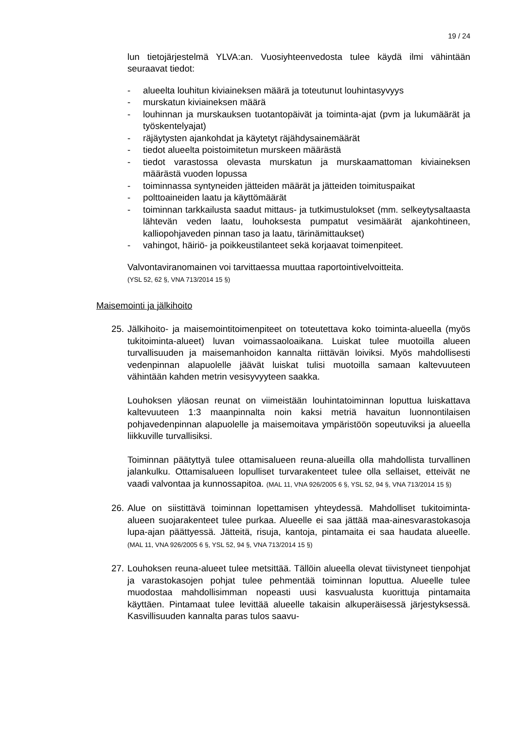19 / 24
lun tietojärjestelmä YLVA:an. Vuosiyhteenvedosta tulee käydä ilmi vähintään seuraavat tiedot:
- alueelta louhitun kiviaineksen määrä ja toteutunut louhintasyvyys
- murskatun kiviaineksen määrä
- louhinnan ja murskauksen tuotantopäivät ja toiminta-ajat (pvm ja lukumäärät ja työskentelyajat)
- räjäytysten ajankohdat ja käytetyt räjähdysainemäärät
- tiedot alueelta poistoimitetun murskeen määrästä
- tiedot varastossa olevasta murskatun ja murskaamattoman kiviaineksen määrästä vuoden lopussa
- toiminnassa syntyneiden jätteiden määrät ja jätteiden toimituspaikat
- polttoaineiden laatu ja käyttömäärät
- toiminnan tarkkailusta saadut mittaus- ja tutkimustulokset (mm. selkeytysaltaasta lähtevän veden laatu, louhoksesta pumpatut vesimäärät ajankohtineen, kalliopohjaveden pinnan taso ja laatu, tärinämittaukset)
- vahingot, häiriö- ja poikkeustilanteet sekä korjaavat toimenpiteet.
Valvontaviranomainen voi tarvittaessa muuttaa raportointivelvoitteita.
(YSL 52, 62 §, VNA 713/2014 15 §)
Maisemointi ja jälkihoito
25.
Jälkihoito- ja maisemointitoimenpiteet on toteutettava koko toiminta-alueella (myös tukitoiminta-alueet) luvan voimassaoloaikana. Luiskat tulee muotoilla alueen turvallisuuden ja maisemanhoidon kannalta riittävän loiviksi. Myös mahdollisesti vedenpinnan alapuolelle jäävät luiskat tulisi muotoilla samaan kaltevuuteen vähintään kahden metrin vesisyvyyteen saakka.
Louhoksen yläosan reunat on viimeistään louhintatoiminnan loputtua luiskattava kaltevuuteen 1:3 maanpinnalta noin kaksi metriä havaitun luonnontilaisen pohjavedenpinnan alapuolelle ja maisemoitava ympäristöön sopeutuviksi ja alueella liikkuville turvallisiksi.
Toiminnan päätyttyä tulee ottamisalueen reuna-alueilla olla mahdollista turvallinen jalankulku. Ottamisalueen lopulliset turvarakenteet tulee olla sellaiset, etteivät ne vaadi valvontaa ja kunnossapitoa. (MAL 11, VNA 926/2005 6 §, YSL 52, 94 §, VNA 713/2014 15 §)
26.
Alue on siistittävä toiminnan lopettamisen yhteydessä. Mahdolliset tukitoiminta-alueen suojarakenteet tulee purkaa. Alueelle ei saa jättää maa-ainesvarastokasoja lupa-ajan päättyessä. Jätteitä, risuja, kantoja, pintamaita ei saa haudata alueelle. (MAL 11, VNA 926/2005 6 §, YSL 52, 94 §, VNA 713/2014 15 §)
27.
Louhoksen reuna-alueet tulee metsittää. Tällöin alueella olevat tiivistyneet tienpohjat ja varastokasojen pohjat tulee pehmentää toiminnan loputtua. Alueelle tulee muodostaa mahdollisimman nopeasti uusi kasvualusta kuorittuja pintamaita käyttäen. Pintamaat tulee levittää alueelle takaisin alkuperäisessä järjestyksessä. Kasvillisuuden kannalta paras tulos saavu-